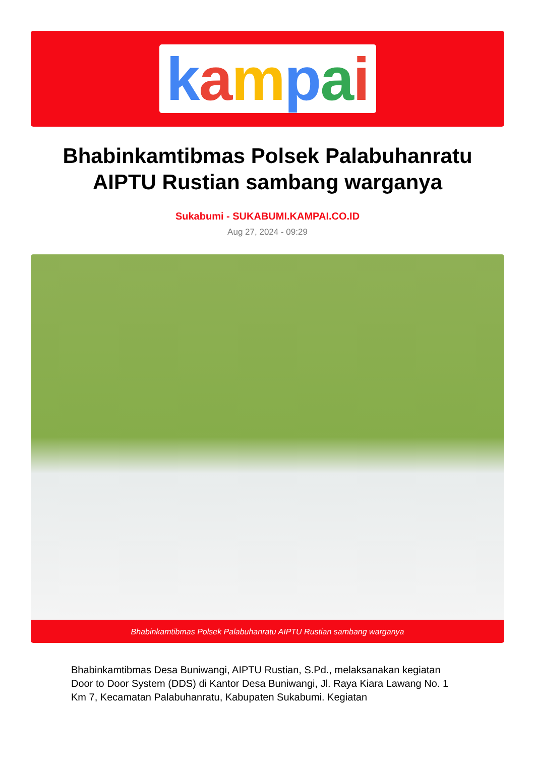kampai
Bhabinkamtibmas Polsek Palabuhanratu AIPTU Rustian sambang warganya
Sukabumi - SUKABUMI.KAMPAI.CO.ID
Aug 27, 2024 - 09:29
Bhabinkamtibmas Polsek Palabuhanratu AIPTU Rustian sambang warganya
Bhabinkamtibmas Desa Buniwangi, AIPTU Rustian, S.Pd., melaksanakan kegiatan Door to Door System (DDS) di Kantor Desa Buniwangi, Jl. Raya Kiara Lawang No. 1 Km 7, Kecamatan Palabuhanratu, Kabupaten Sukabumi. Kegiatan